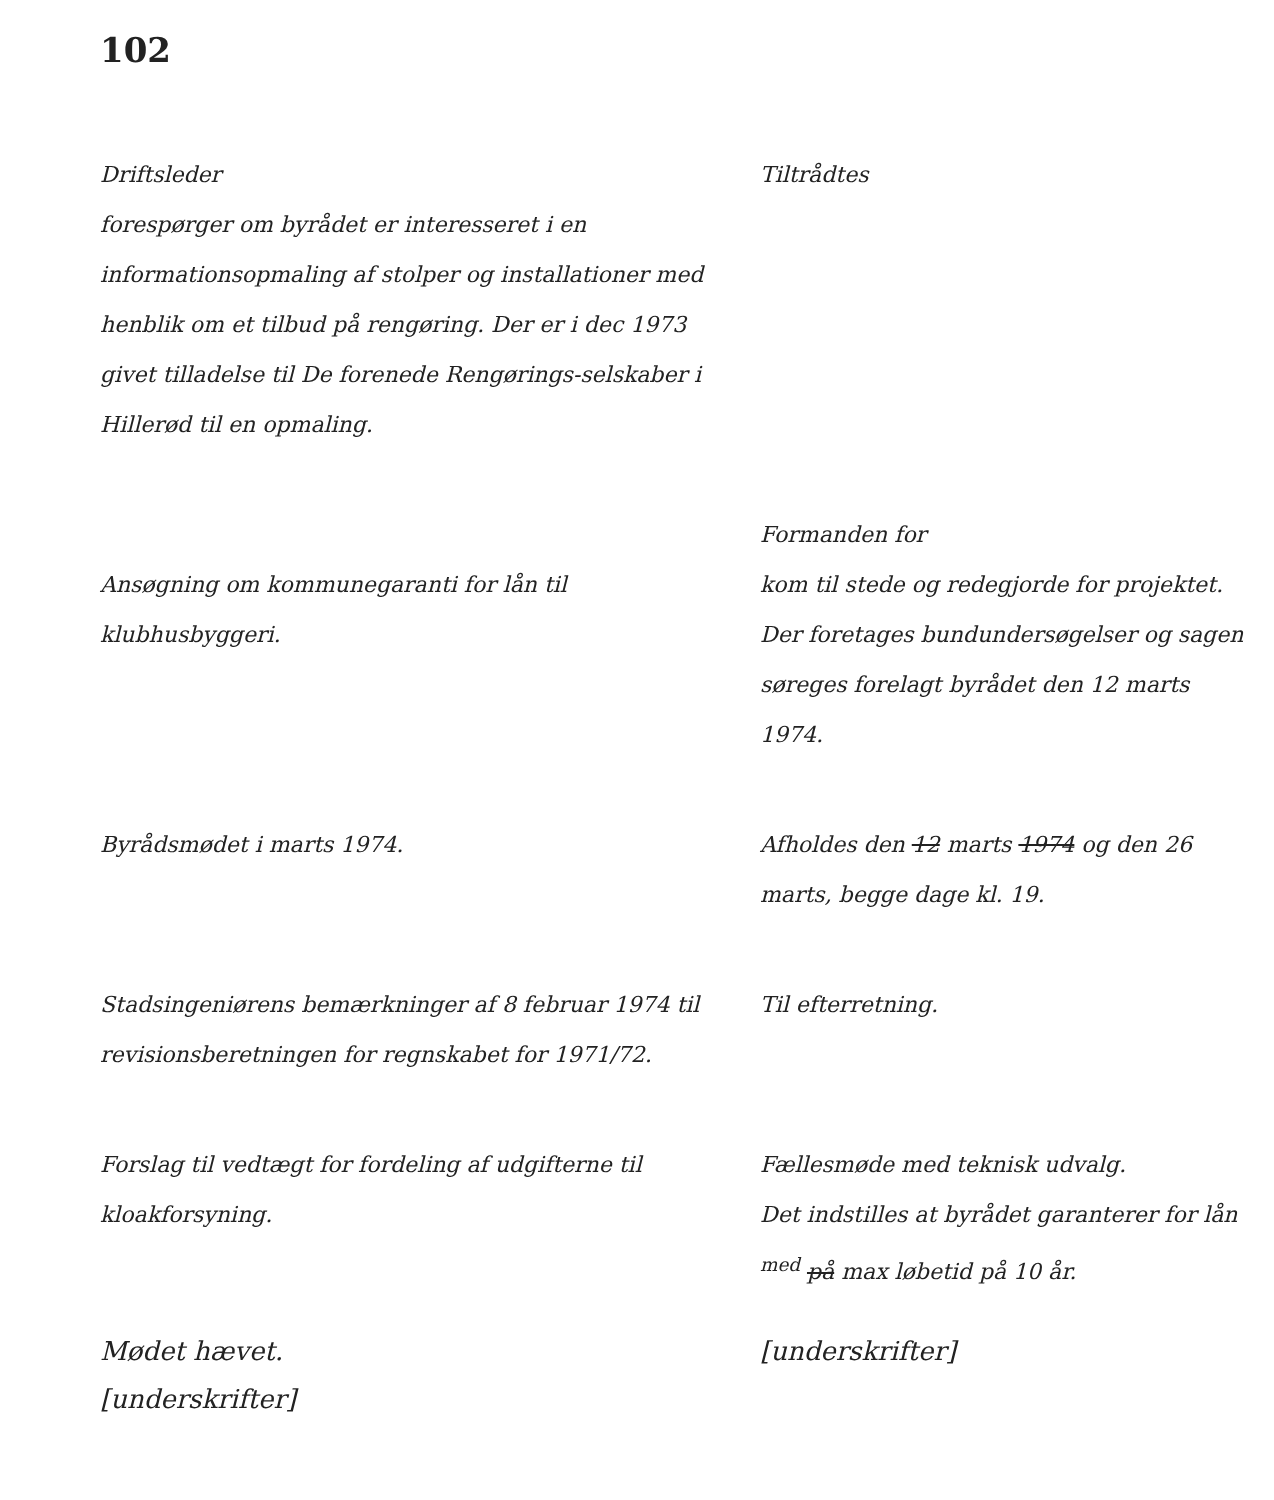102
Driftsleder
forespørger om byrådet er interesseret i en informationsopmaling af stolper og installationer med henblik om et tilbud på rengøring. Der er i dec 1973 givet tilladelse til De forenede Rengørings-selskaber i Hillerød til en opmaling.
Tiltrådtes
Ansøgning om kommunegaranti for lån til klubhusbyggeri.
Formanden for
kom til stede og redegjorde for projektet.
Der foretages bundundersøgelser og sagen søreges forelagt byrådet den 12 marts 1974.
Byrådsmødet i marts 1974. Afholdes den 12 marts 1974 og den 26 marts, begge dage kl. 19.
Stadsingeniørens bemærkninger af 8 februar 1974 til revisionsberetningen for regnskabet for 1971/72.
Til efterretning.
Forslag til vedtægt for fordeling af udgifterne til kloakforsyning.
Fællesmøde med teknisk udvalg.
Det indstilles at byrådet garanterer for lån <sup>med</sup> på max løbetid på 10 år.
Mødet hævet.
[underskrifter]
[underskrifter]